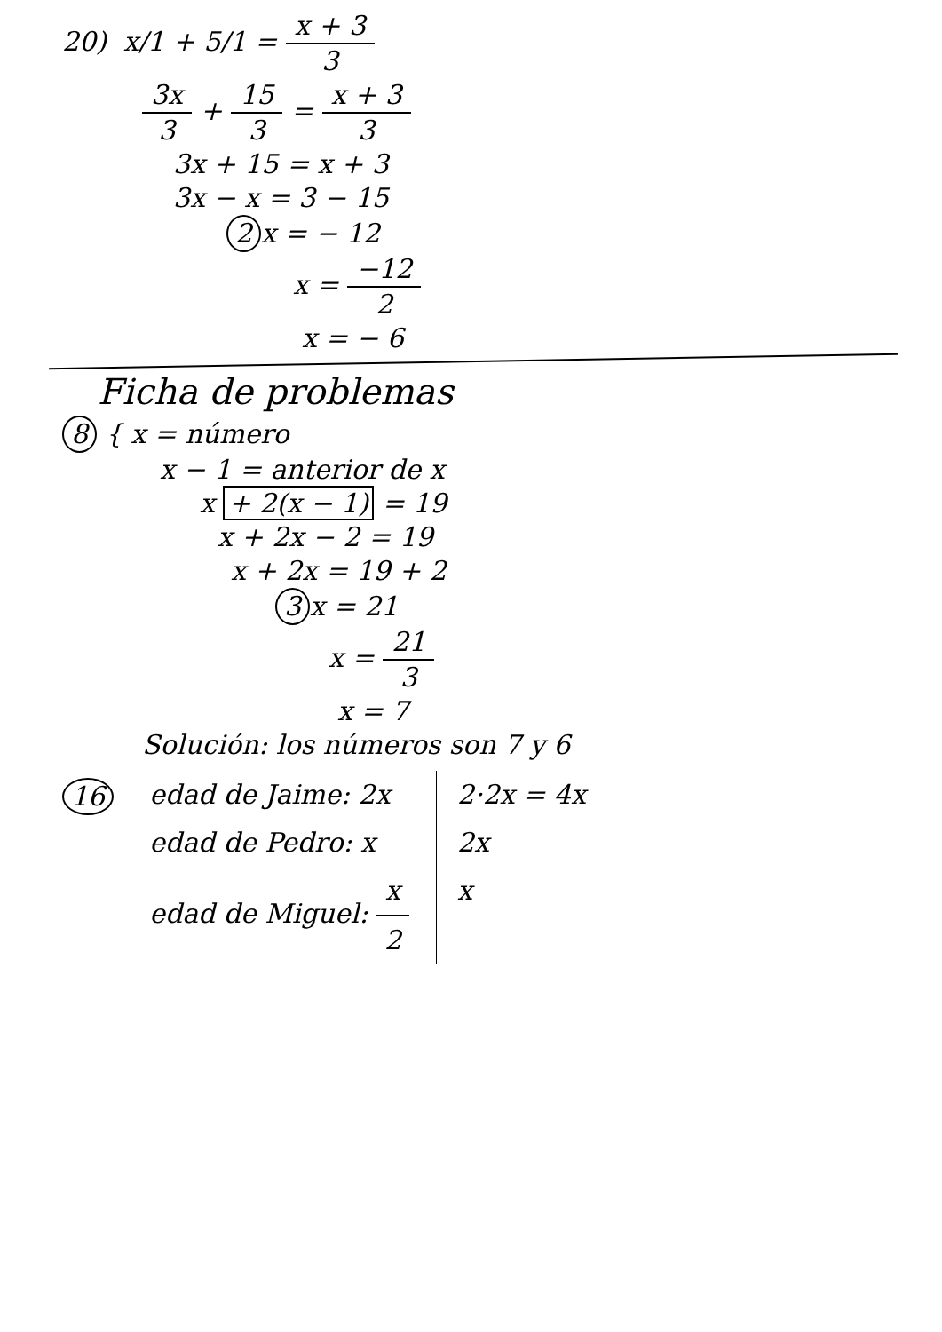20) x/1 + 5/1 = x + 3 3
3x 3 + 15 3 = x + 3 3
3x + 15 = x + 3
3x − x = 3 − 15
2 x = − 12
x = −12 2
x = − 6
Ficha de problemas
8 { x = número
x − 1 = anterior de x
x + 2(x − 1) = 19
x + 2x − 2 = 19
x + 2x = 19 + 2
3 x = 21
x = 21 3
x = 7
Solución: los números son 7 y 6
16
edad de Jaime: 2x edad de Pedro: x edad de Miguel: x 2
2·2x = 4x 2x x